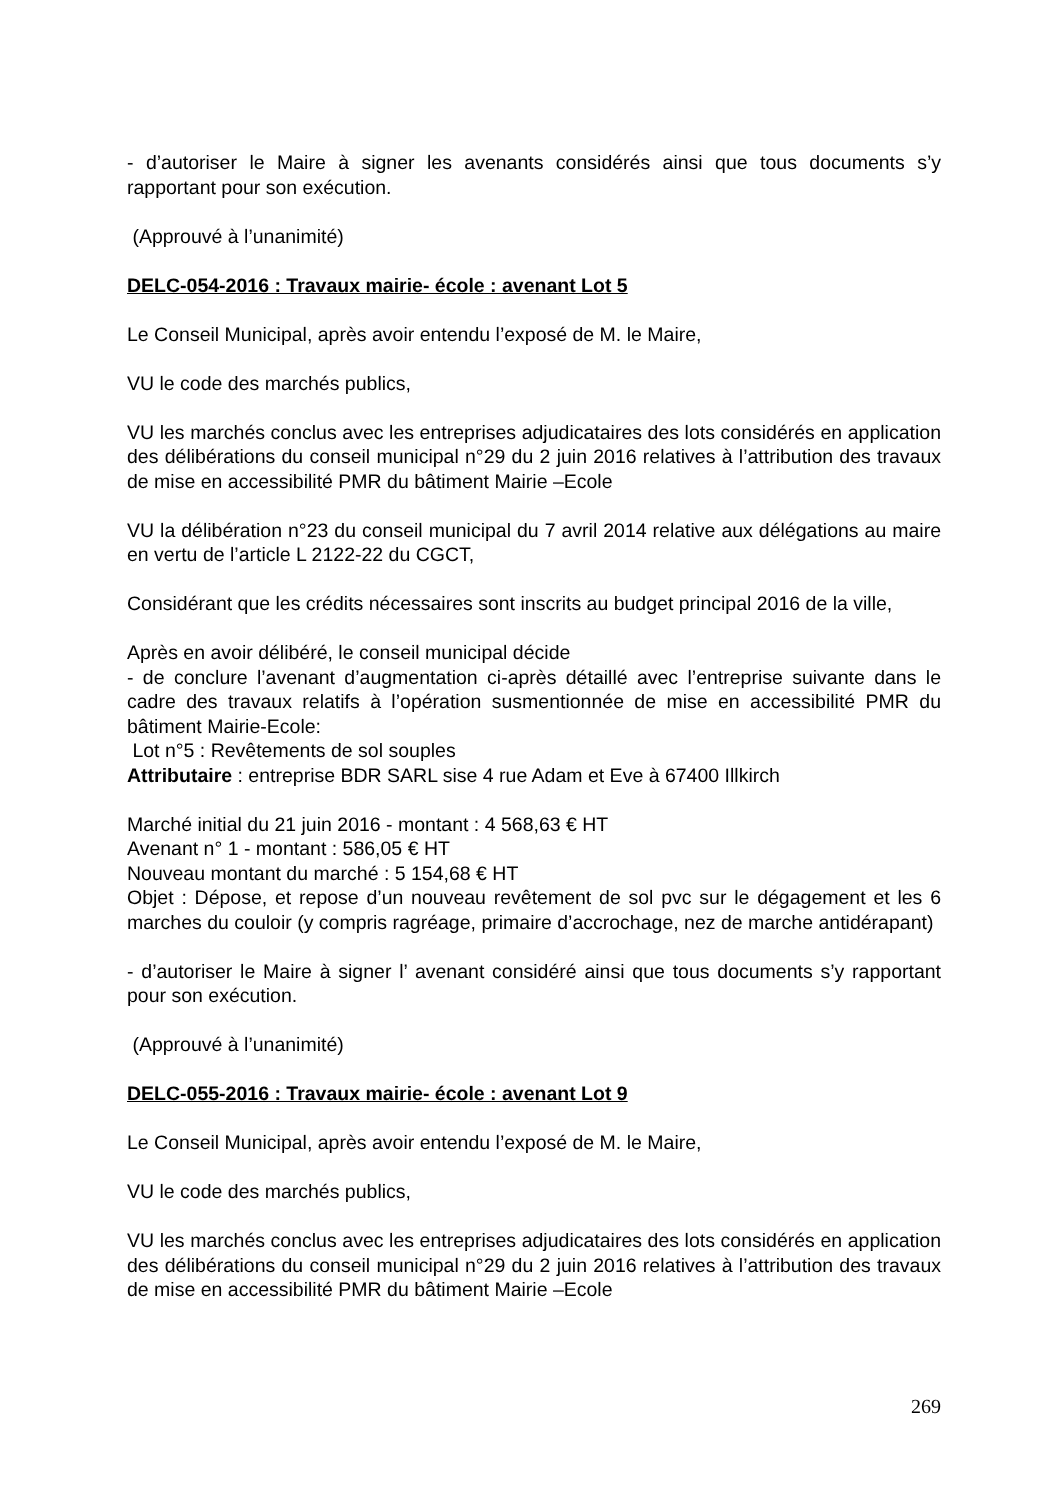- d’autoriser le Maire à signer les avenants considérés ainsi que tous documents s’y rapportant pour son exécution.
(Approuvé à l’unanimité)
DELC-054-2016 : Travaux mairie- école : avenant Lot 5
Le Conseil Municipal, après avoir entendu l’exposé de M. le Maire,
VU le code des marchés publics,
VU les marchés conclus avec les entreprises adjudicataires des lots considérés en application des délibérations du conseil municipal n°29 du 2 juin 2016 relatives à l’attribution des travaux de mise en accessibilité PMR du bâtiment Mairie –Ecole
VU la délibération n°23 du conseil municipal du 7 avril 2014 relative aux délégations au maire en vertu de l’article L 2122-22 du CGCT,
Considérant que les crédits nécessaires sont inscrits au budget principal 2016 de la ville,
Après en avoir délibéré, le conseil municipal décide
- de conclure l’avenant d’augmentation ci-après détaillé avec l’entreprise suivante dans le cadre des travaux relatifs à l’opération susmentionnée de mise en accessibilité PMR du bâtiment Mairie-Ecole:
Lot n°5 : Revêtements de sol souples
Attributaire : entreprise BDR SARL sise 4 rue Adam et Eve à 67400 Illkirch
Marché initial du 21 juin 2016 - montant : 4 568,63 € HT
Avenant n° 1 - montant : 586,05 € HT
Nouveau montant du marché : 5 154,68 € HT
Objet : Dépose, et repose d’un nouveau revêtement de sol pvc sur le dégagement et les 6 marches du couloir (y compris ragréage, primaire d’accrochage, nez de marche antidérapant)
- d’autoriser le Maire à signer l’ avenant considéré ainsi que tous documents s’y rapportant pour son exécution.
(Approuvé à l’unanimité)
DELC-055-2016 : Travaux mairie- école : avenant Lot 9
Le Conseil Municipal, après avoir entendu l’exposé de M. le Maire,
VU le code des marchés publics,
VU les marchés conclus avec les entreprises adjudicataires des lots considérés en application des délibérations du conseil municipal n°29 du 2 juin 2016 relatives à l’attribution des travaux de mise en accessibilité PMR du bâtiment Mairie –Ecole
269